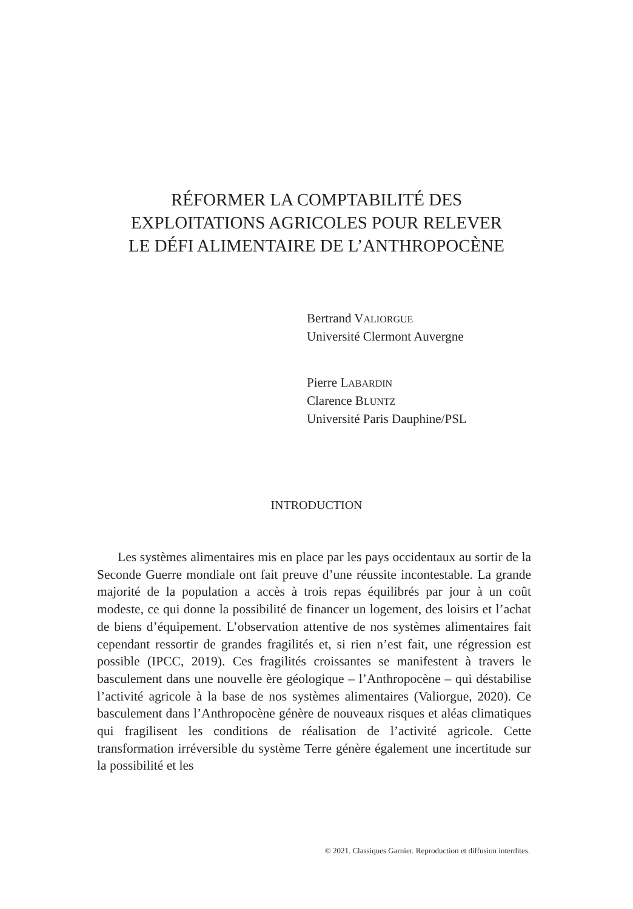RÉFORMER LA COMPTABILITÉ DES
EXPLOITATIONS AGRICOLES POUR RELEVER
LE DÉFI ALIMENTAIRE DE L’ANTHROPOCÈNE
Bertrand VALIORGUE
Université Clermont Auvergne
Pierre LABARDIN
Clarence BLUNTZ
Université Paris Dauphine/PSL
INTRODUCTION
Les systèmes alimentaires mis en place par les pays occidentaux au sortir de la Seconde Guerre mondiale ont fait preuve d’une réussite incontestable. La grande majorité de la population a accès à trois repas équilibrés par jour à un coût modeste, ce qui donne la possibilité de financer un logement, des loisirs et l’achat de biens d’équipement. L’observation attentive de nos systèmes alimentaires fait cependant ressortir de grandes fragilités et, si rien n’est fait, une régression est possible (IPCC, 2019). Ces fragilités croissantes se manifestent à travers le basculement dans une nouvelle ère géologique – l’Anthropocène – qui déstabilise l’activité agricole à la base de nos systèmes alimentaires (Valiorgue, 2020). Ce basculement dans l’Anthropocène génère de nouveaux risques et aléas climatiques qui fragilisent les conditions de réalisation de l’activité agricole. Cette transformation irréversible du système Terre génère également une incertitude sur la possibilité et les
© 2021. Classiques Garnier. Reproduction et diffusion interdites.